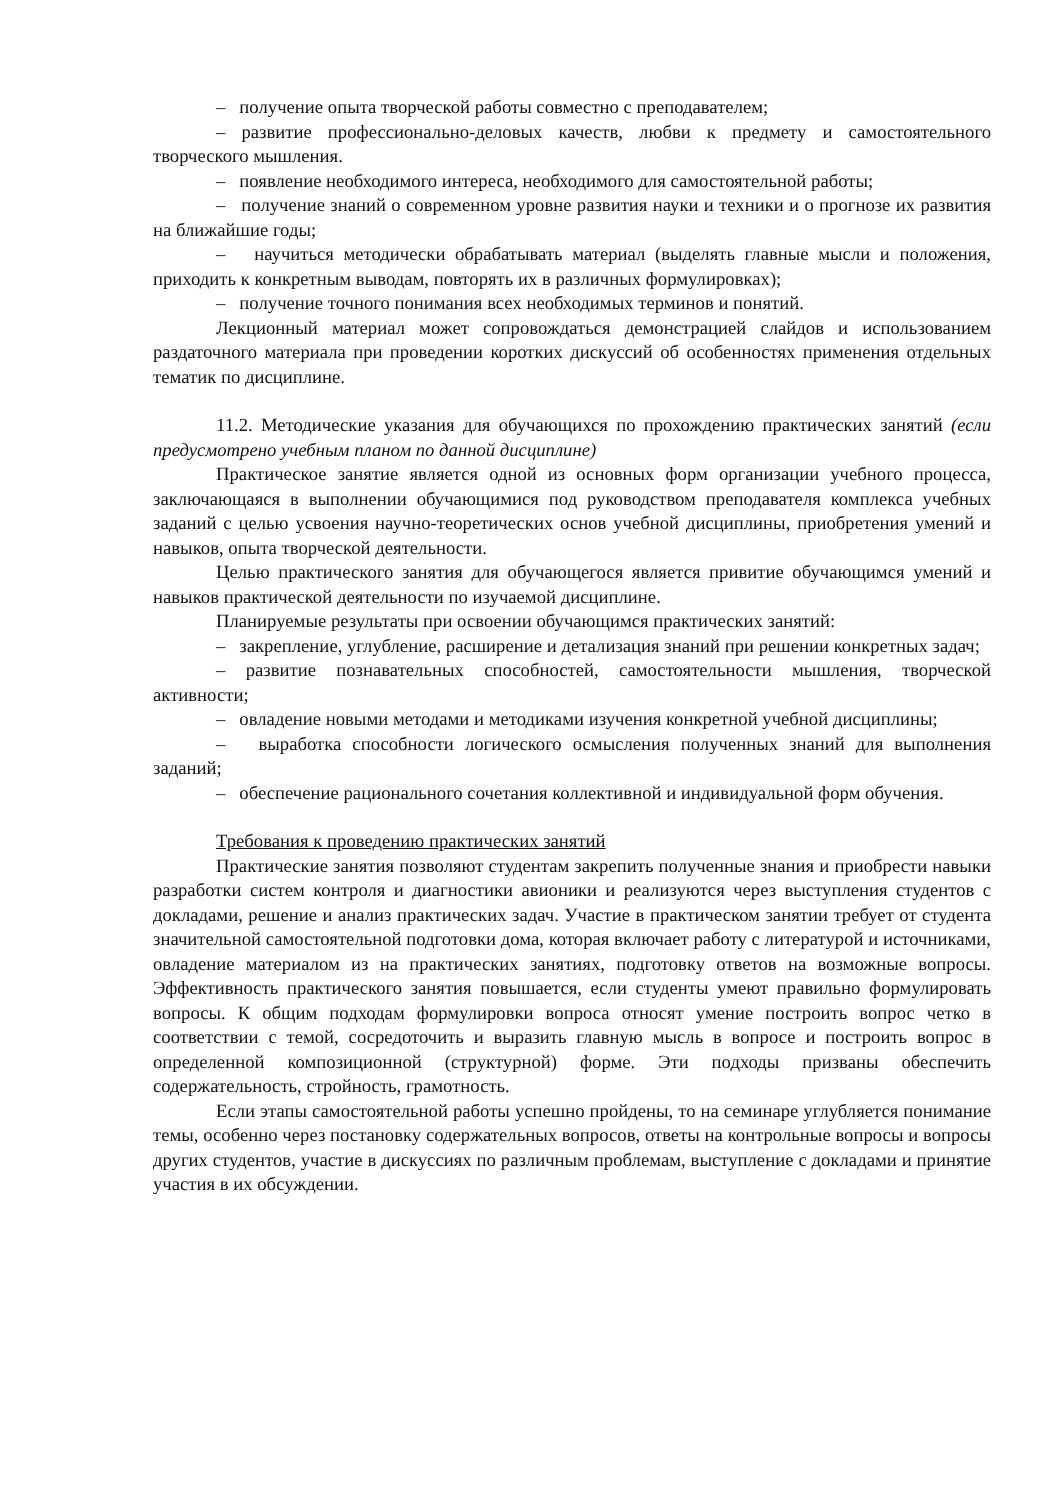– получение опыта творческой работы совместно с преподавателем;
– развитие профессионально-деловых качеств, любви к предмету и самостоятельного творческого мышления.
– появление необходимого интереса, необходимого для самостоятельной работы;
– получение знаний о современном уровне развития науки и техники и о прогнозе их развития на ближайшие годы;
– научиться методически обрабатывать материал (выделять главные мысли и положения, приходить к конкретным выводам, повторять их в различных формулировках);
– получение точного понимания всех необходимых терминов и понятий.
Лекционный материал может сопровождаться демонстрацией слайдов и использованием раздаточного материала при проведении коротких дискуссий об особенностях применения отдельных тематик по дисциплине.
11.2. Методические указания для обучающихся по прохождению практических занятий (если предусмотрено учебным планом по данной дисциплине)
Практическое занятие является одной из основных форм организации учебного процесса, заключающаяся в выполнении обучающимися под руководством преподавателя комплекса учебных заданий с целью усвоения научно-теоретических основ учебной дисциплины, приобретения умений и навыков, опыта творческой деятельности.
Целью практического занятия для обучающегося является привитие обучающимся умений и навыков практической деятельности по изучаемой дисциплине.
Планируемые результаты при освоении обучающимся практических занятий:
– закрепление, углубление, расширение и детализация знаний при решении конкретных задач;
– развитие познавательных способностей, самостоятельности мышления, творческой активности;
– овладение новыми методами и методиками изучения конкретной учебной дисциплины;
– выработка способности логического осмысления полученных знаний для выполнения заданий;
– обеспечение рационального сочетания коллективной и индивидуальной форм обучения.
Требования к проведению практических занятий
Практические занятия позволяют студентам закрепить полученные знания и приобрести навыки разработки систем контроля и диагностики авионики и реализуются через выступления студентов с докладами, решение и анализ практических задач. Участие в практическом занятии требует от студента значительной самостоятельной подготовки дома, которая включает работу с литературой и источниками, овладение материалом из на практических занятиях, подготовку ответов на возможные вопросы. Эффективность практического занятия повышается, если студенты умеют правильно формулировать вопросы. К общим подходам формулировки вопроса относят умение построить вопрос четко в соответствии с темой, сосредоточить и выразить главную мысль в вопросе и построить вопрос в определенной композиционной (структурной) форме. Эти подходы призваны обеспечить содержательность, стройность, грамотность.
Если этапы самостоятельной работы успешно пройдены, то на семинаре углубляется понимание темы, особенно через постановку содержательных вопросов, ответы на контрольные вопросы и вопросы других студентов, участие в дискуссиях по различным проблемам, выступление с докладами и принятие участия в их обсуждении.